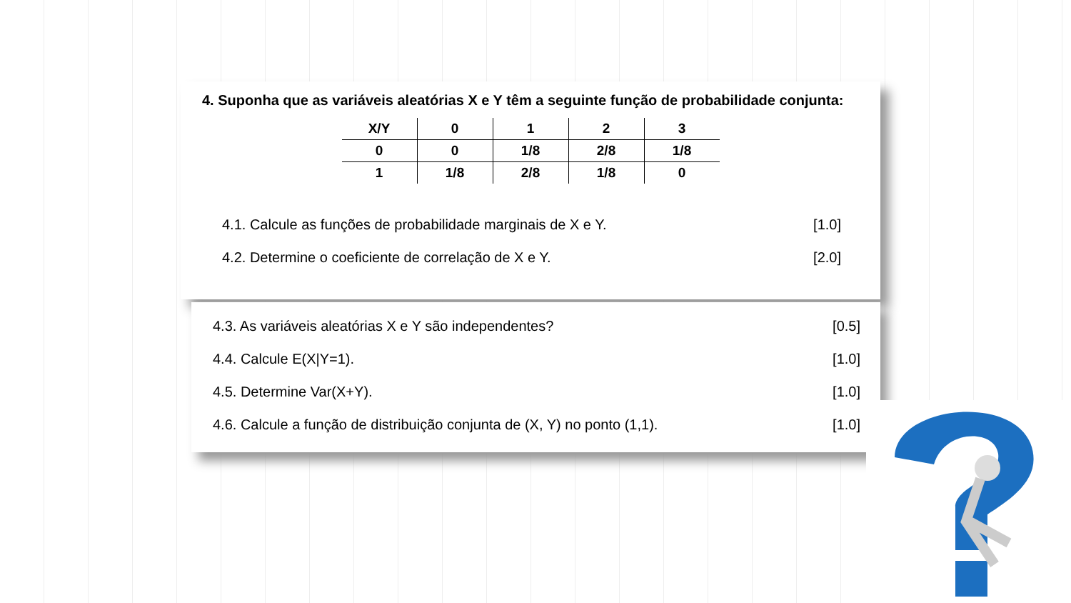4. Suponha que as variáveis aleatórias X e Y têm a seguinte função de probabilidade conjunta:
| X/Y | 0 | 1 | 2 | 3 |
| --- | --- | --- | --- | --- |
| 0 | 0 | 1/8 | 2/8 | 1/8 |
| 1 | 1/8 | 2/8 | 1/8 | 0 |
4.1. Calcule as funções de probabilidade marginais de X e Y. [1.0]
4.2. Determine o coeficiente de correlação de X e Y. [2.0]
4.3. As variáveis aleatórias X e Y são independentes? [0.5]
4.4. Calcule E(X|Y=1). [1.0]
4.5. Determine Var(X+Y). [1.0]
4.6. Calcule a função de distribuição conjunta de (X, Y) no ponto (1,1). [1.0]